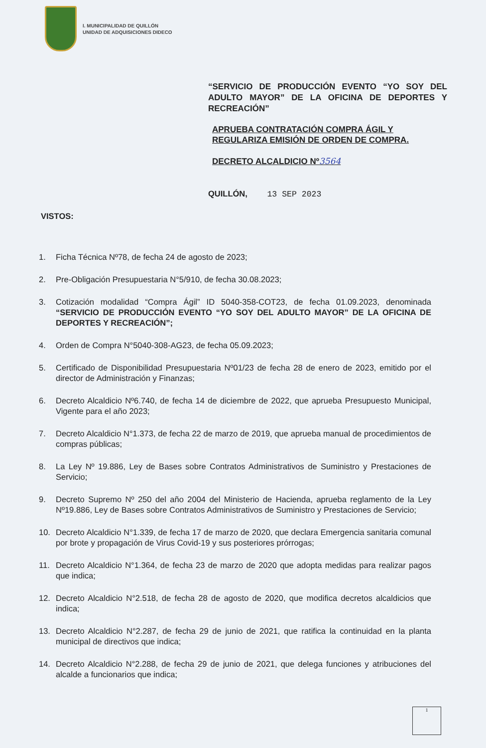I. MUNICIPALIDAD DE QUILLÓN
UNIDAD DE ADQUISICIONES DIDECO
“SERVICIO DE PRODUCCIÓN EVENTO “YO SOY DEL ADULTO MAYOR” DE LA OFICINA DE DEPORTES Y RECREACIÓN”
APRUEBA CONTRATACIÓN COMPRA ÁGIL Y REGULARIZA EMISIÓN DE ORDEN DE COMPRA.
DECRETO ALCALDICIO Nº3564
QUILLÓN, 13 SEP 2023
VISTOS:
1. Ficha Técnica Nº78, de fecha 24 de agosto de 2023;
2. Pre-Obligación Presupuestaria N°5/910, de fecha 30.08.2023;
3. Cotización modalidad “Compra Ágil” ID 5040-358-COT23, de fecha 01.09.2023, denominada “SERVICIO DE PRODUCCIÓN EVENTO “YO SOY DEL ADULTO MAYOR” DE LA OFICINA DE DEPORTES Y RECREACIÓN”;
4. Orden de Compra N°5040-308-AG23, de fecha 05.09.2023;
5. Certificado de Disponibilidad Presupuestaria Nº01/23 de fecha 28 de enero de 2023, emitido por el director de Administración y Finanzas;
6. Decreto Alcaldicio Nº6.740, de fecha 14 de diciembre de 2022, que aprueba Presupuesto Municipal, Vigente para el año 2023;
7. Decreto Alcaldicio N°1.373, de fecha 22 de marzo de 2019, que aprueba manual de procedimientos de compras públicas;
8. La Ley Nº 19.886, Ley de Bases sobre Contratos Administrativos de Suministro y Prestaciones de Servicio;
9. Decreto Supremo Nº 250 del año 2004 del Ministerio de Hacienda, aprueba reglamento de la Ley Nº19.886, Ley de Bases sobre Contratos Administrativos de Suministro y Prestaciones de Servicio;
10. Decreto Alcaldicio N°1.339, de fecha 17 de marzo de 2020, que declara Emergencia sanitaria comunal por brote y propagación de Virus Covid-19 y sus posteriores prórrogas;
11. Decreto Alcaldicio N°1.364, de fecha 23 de marzo de 2020 que adopta medidas para realizar pagos que indica;
12. Decreto Alcaldicio N°2.518, de fecha 28 de agosto de 2020, que modifica decretos alcaldicios que indica;
13. Decreto Alcaldicio N°2.287, de fecha 29 de junio de 2021, que ratifica la continuidad en la planta municipal de directivos que indica;
14. Decreto Alcaldicio N°2.288, de fecha 29 de junio de 2021, que delega funciones y atribuciones del alcalde a funcionarios que indica;
1